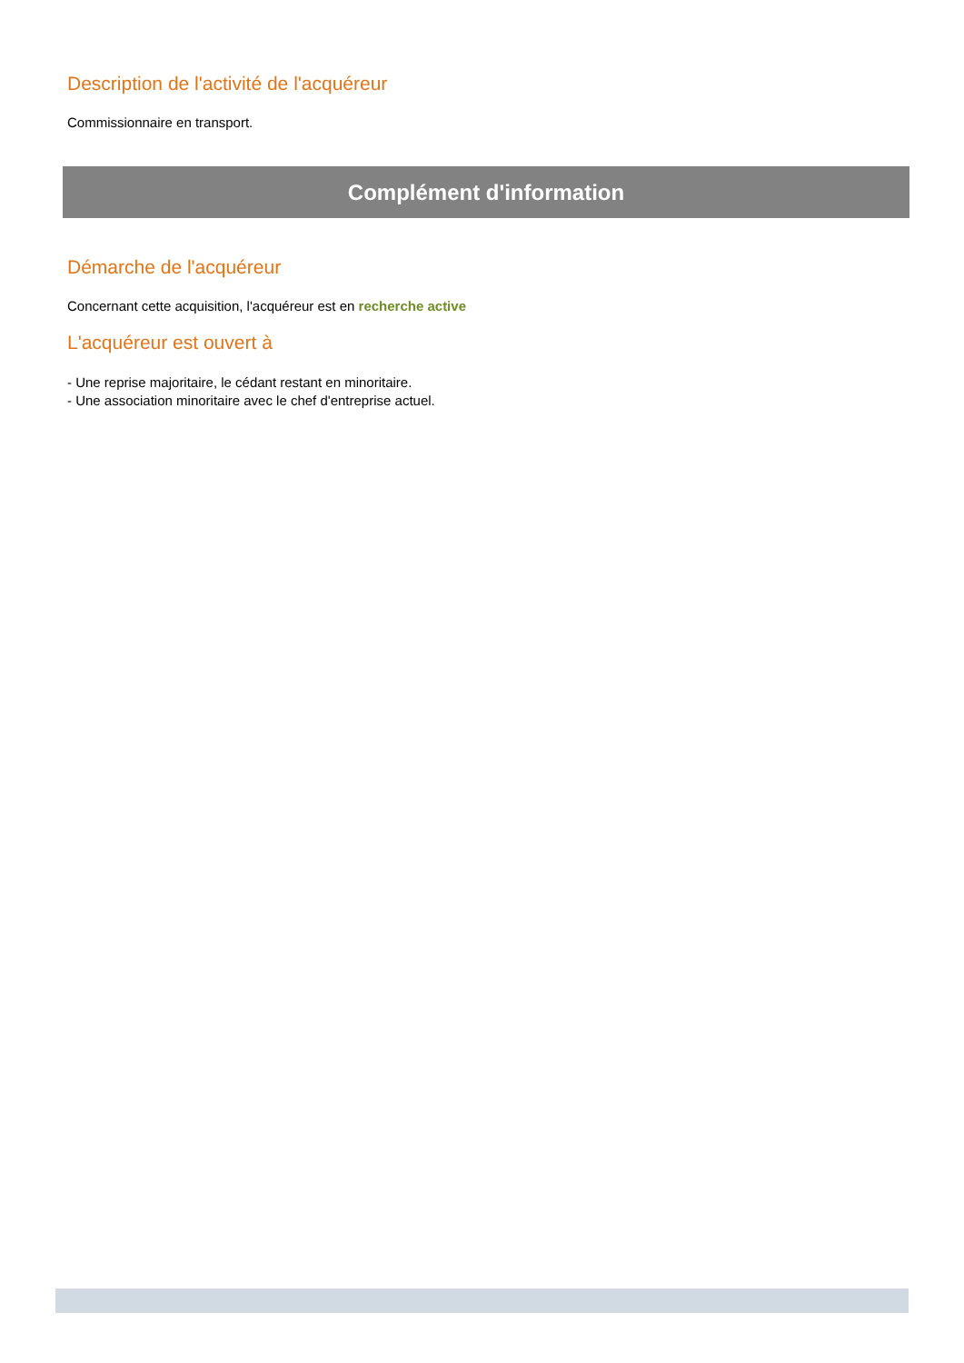Description de l'activité de l'acquéreur
Commissionnaire en transport.
Complément d'information
Démarche de l'acquéreur
Concernant cette acquisition, l'acquéreur est en recherche active
L'acquéreur est ouvert à
- Une reprise majoritaire, le cédant restant en minoritaire.
- Une association minoritaire avec le chef d'entreprise actuel.